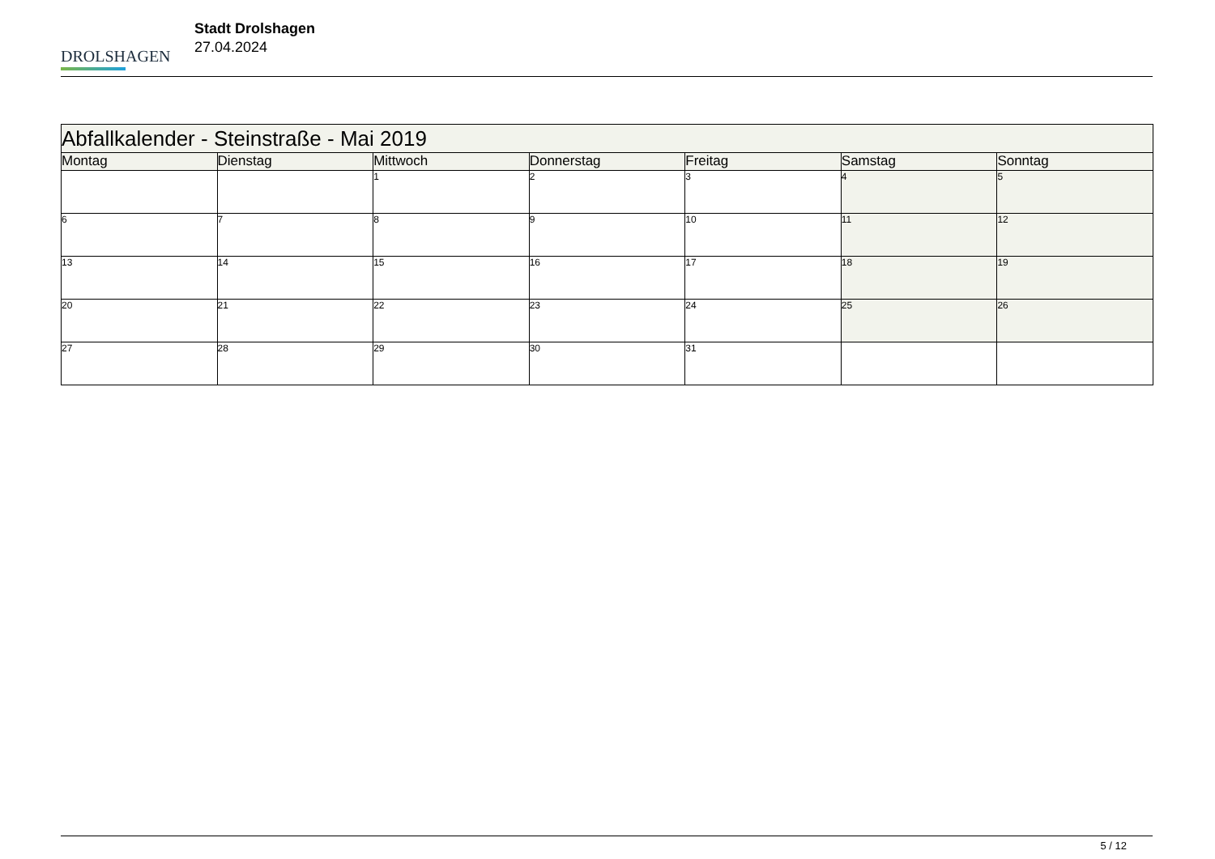DROLSHAGEN
Stadt Drolshagen
27.04.2024
| Abfallkalender - Steinstraße - Mai 2019 | | | | | | |
| Montag | Dienstag | Mittwoch | Donnerstag | Freitag | Samstag | Sonntag |
| | | 1 | 2 | 3 | 4 | 5 |
| 6 | 7 | 8 | 9 | 10 | 11 | 12 |
| 13 | 14 | 15 | 16 | 17 | 18 | 19 |
| 20 | 21 | 22 | 23 | 24 | 25 | 26 |
| 27 | 28 | 29 | 30 | 31 | | |
5 / 12